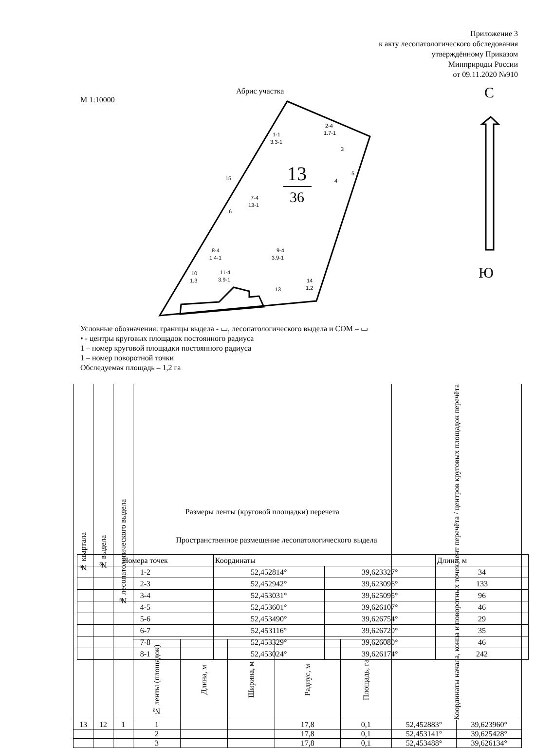Приложение 3
к акту лесопатологического обследования
утверждённому Приказом
Минприроды России
от 09.11.2020 №910
М 1:10000
Абрис участка
С
Ю
13
36
1-1
3.3-1
2-4
1.7-1
3
4
5
7-4
13-1
15
6
8-4
1.4-1
9-4
3.9-1
10
1.3
11-4
3.9-1
14
1.2
13
Условные обозначения: границы выдела - ▭, лесопатологического выдела и СОМ – ▭
• - центры круговых площадок постоянного радиуса
1 – номер круговой площадки постоянного радиуса
1 – номер поворотной точки
Обследуемая площадь – 1,2 га
| № квартала | № выдела | № лесопатологического выдела | Размеры ленты (круговой площадки) перечета | | | | | Координаты начала, конца и поворотных точек лент перечёта / центров круговых площадок перечёта | |
| --- | --- | --- | --- | --- | --- | --- | --- | --- | --- |
| | | | № ленты (площадок) | Длина, м | Ширина, м | Радиус, м | Площадь, га | | |
| 13 | 12 | 1 | 1 | | | 17,8 | 0,1 | 52,452883° | 39,623960° |
| | | | 2 | | | 17,8 | 0,1 | 52,453141° | 39,625428° |
| | | | 3 | | | 17,8 | 0,1 | 52,453488° | 39,626134° |
Пространственное размещение лесопатологического выдела
| Номера точек | Координаты | | Длина, м |
| 1-2 | 52,452814° | 39,623327° | 34 |
| 2-3 | 52,452942° | 39,623096° | 133 |
| 3-4 | 52,453031° | 39,625095° | 96 |
| 4-5 | 52,453601° | 39,626107° | 46 |
| 5-6 | 52,453490° | 39,626754° | 29 |
| 6-7 | 52,453116° | 39,626720° | 35 |
| 7-8 | 52,453329° | 39,626080° | 46 |
| 8-1 | 52,453024° | 39,626174° | 242 |